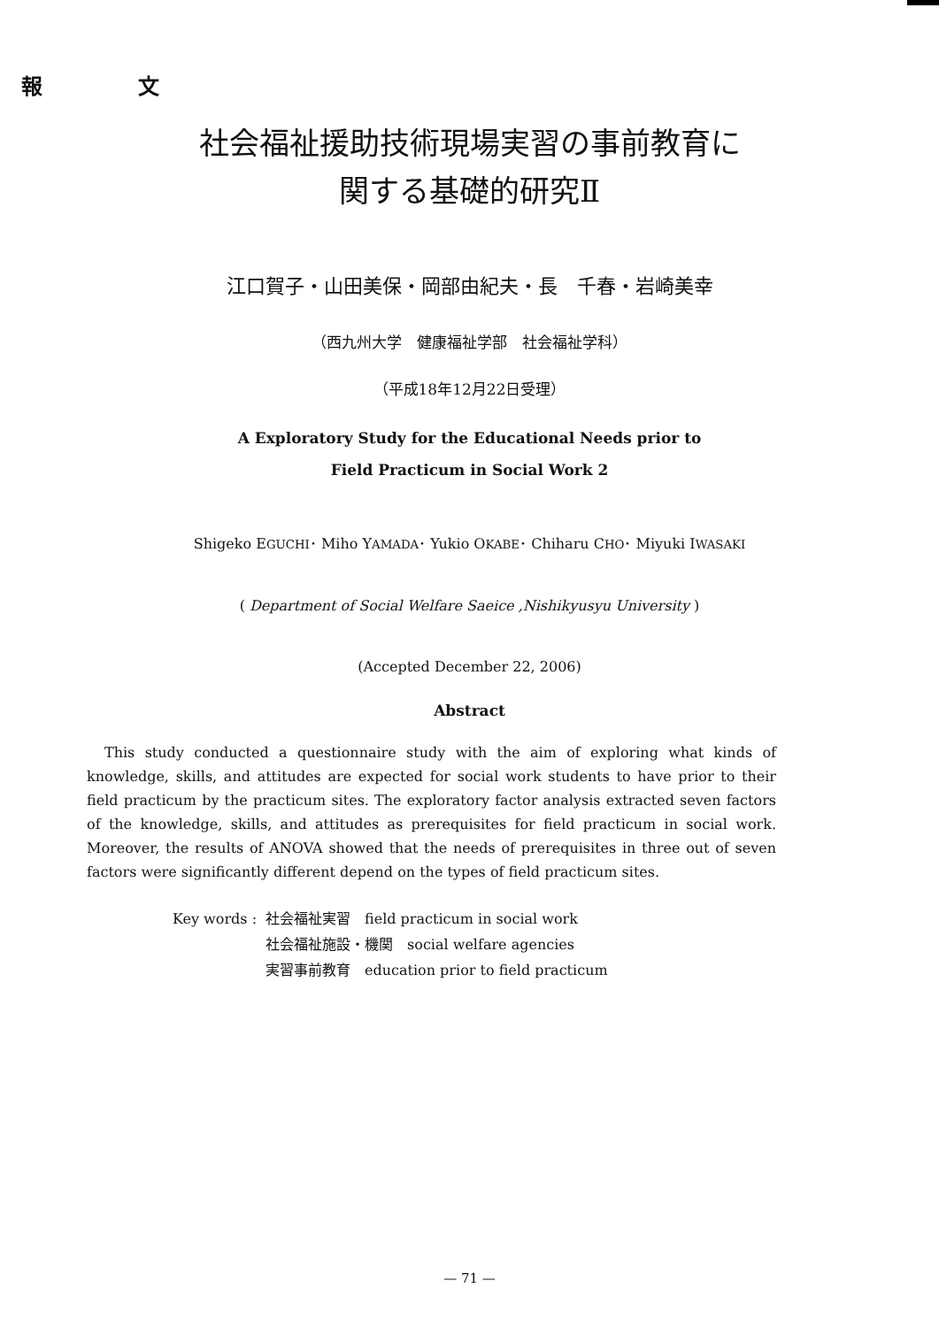報 文
社会福祉援助技術現場実習の事前教育に
関する基礎的研究Ⅱ
江口賀子・山田美保・岡部由紀夫・長　千春・岩崎美幸
（西九州大学　健康福祉学部　社会福祉学科）
（平成18年12月22日受理）
A Exploratory Study for the Educational Needs prior to
Field Practicum in Social Work 2
Shigeko EGUCHI･ Miho YAMADA･ Yukio OKABE･ Chiharu CHO･ Miyuki IWASAKI
( Department of Social Welfare Saeice ,Nishikyusyu University )
(Accepted December 22, 2006)
Abstract
This study conducted a questionnaire study with the aim of exploring what kinds of knowledge, skills, and attitudes are expected for social work students to have prior to their field practicum by the practicum sites. The exploratory factor analysis extracted seven factors of the knowledge, skills, and attitudes as prerequisites for field practicum in social work. Moreover, the results of ANOVA showed that the needs of prerequisites in three out of seven factors were significantly different depend on the types of field practicum sites.
| Key words : | 社会福祉実習 field practicum in social work |
| | 社会福祉施設・機関 social welfare agencies |
| | 実習事前教育 education prior to field practicum |
— 71 —